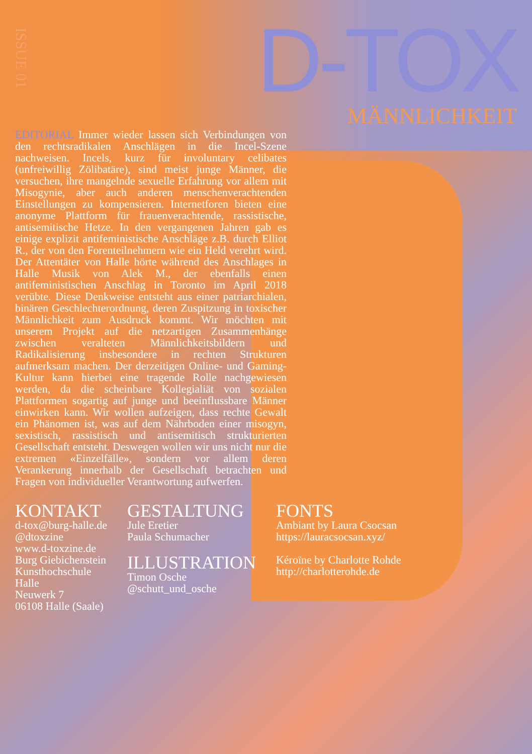ISSUE 01
D-TOX
MÄNNLICHKEIT
EDITORIAL Immer wieder lassen sich Verbindungen von den rechtsradikalen Anschlägen in die Incel-Szene nachweisen. Incels, kurz für involuntary celibates (unfreiwillig Zölibatäre), sind meist junge Männer, die versuchen, ihre mangelnde sexuelle Erfahrung vor allem mit Misogynie, aber auch anderen menschenverachtenden Einstellungen zu kompensieren. Internetforen bieten eine anonyme Plattform für frauenverachtende, rassistische, antisemitische Hetze. In den vergangenen Jahren gab es einige explizit antifeministische Anschläge z.B. durch Elliot R., der von den Forenteilnehmern wie ein Held verehrt wird. Der Attentäter von Halle hörte während des Anschlages in Halle Musik von Alek M., der ebenfalls einen antifeministischen Anschlag in Toronto im April 2018 verübte. Diese Denkweise entsteht aus einer patriarchialen, binären Geschlechterordnung, deren Zuspitzung in toxischer Männlichkeit zum Ausdruck kommt. Wir möchten mit unserem Projekt auf die netzartigen Zusammenhänge zwischen veralteten Männlichkeitsbildern und Radikalisierung insbesondere in rechten Strukturen aufmerksam machen. Der derzeitigen Online- und Gaming-Kultur kann hierbei eine tragende Rolle nachgewiesen werden, da die scheinbare Kollegialiät von sozialen Plattformen sogartig auf junge und beeinflussbare Männer einwirken kann. Wir wollen aufzeigen, dass rechte Gewalt ein Phänomen ist, was auf dem Nährboden einer misogyn, sexistisch, rassistisch und antisemitisch strukturierten Gesellschaft entsteht. Deswegen wollen wir uns nicht nur die extremen «Einzelfälle», sondern vor allem deren Verankerung innerhalb der Gesellschaft betrachten und Fragen von individueller Verantwortung aufwerfen.
KONTAKT
d-tox@burg-halle.de
@dtoxzine
www.d-toxzine.de
Burg Giebichenstein
Kunsthochschule
Halle
Neuwerk 7
06108 Halle (Saale)
GESTALTUNG
Jule Eretier
Paula Schumacher
ILLUSTRATION
Timon Osche
@schutt_und_osche
FONTS
Ambiant by Laura Csocsan
https://lauracsocsan.xyz/
Kéroïne by Charlotte Rohde
http://charlotterohde.de